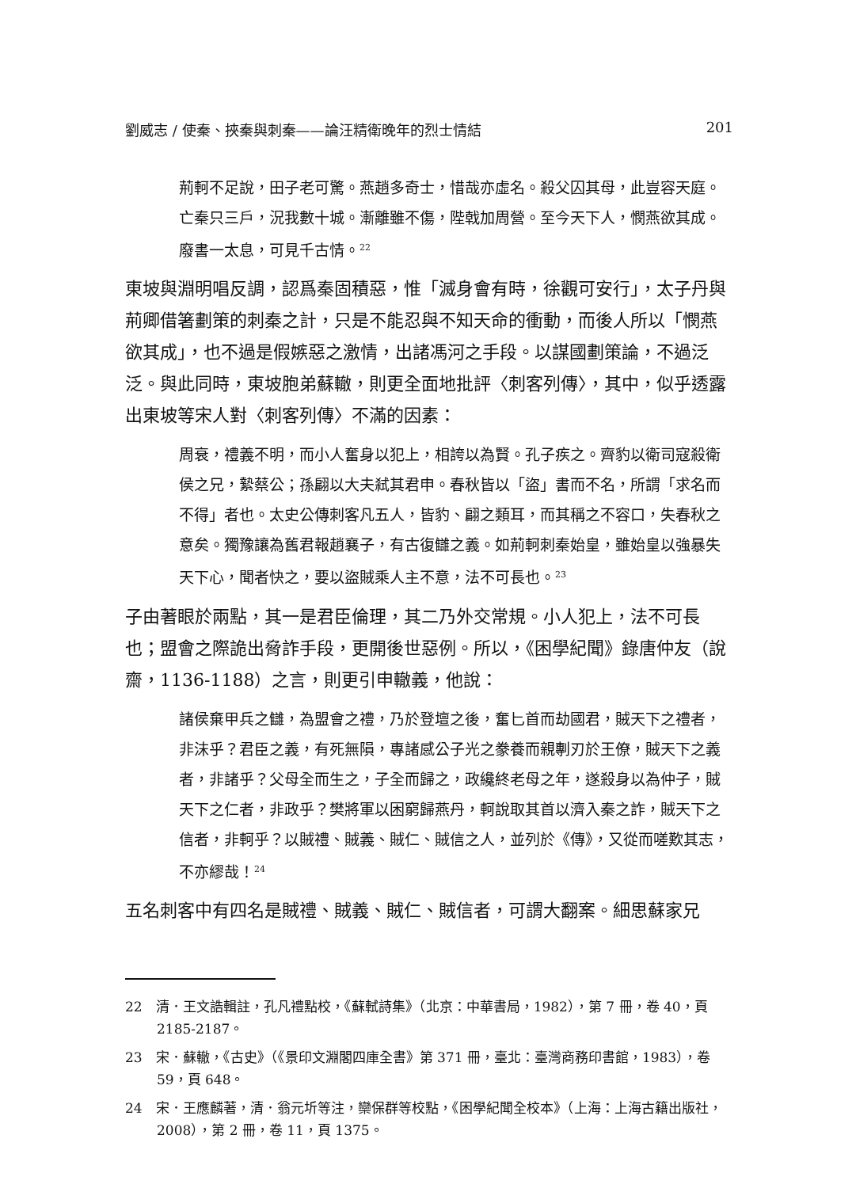劉威志 / 使秦、挾秦與刺秦——論汪精衛晚年的烈士情結 201
荊軻不足說，田子老可驚。燕趙多奇士，惜哉亦虛名。殺父囚其母，此豈容天庭。亡秦只三戶，況我數十城。漸離雖不傷，陛戟加周營。至今天下人，憫燕欲其成。廢書一太息，可見千古情。<sup>22</sup>
東坡與淵明唱反調，認爲秦固積惡，惟「滅身會有時，徐觀可安行」，太子丹與荊卿借箸劃策的刺秦之計，只是不能忍與不知天命的衝動，而後人所以「憫燕欲其成」，也不過是假嫉惡之激情，出諸馮河之手段。以謀國劃策論，不過泛泛。與此同時，東坡胞弟蘇轍，則更全面地批評〈刺客列傳〉，其中，似乎透露出東坡等宋人對〈刺客列傳〉不滿的因素：
周衰，禮義不明，而小人奮身以犯上，相誇以為賢。孔子疾之。齊豹以衛司寇殺衛侯之兄，縶蔡公；孫翩以大夫弒其君申。春秋皆以「盜」書而不名，所謂「求名而不得」者也。太史公傳刺客凡五人，皆豹、翩之類耳，而其稱之不容口，失春秋之意矣。獨豫讓為舊君報趙襄子，有古復讎之義。如荊軻刺秦始皇，雖始皇以強暴失天下心，聞者快之，要以盜賊乘人主不意，法不可長也。<sup>23</sup>
子由著眼於兩點，其一是君臣倫理，其二乃外交常規。小人犯上，法不可長也；盟會之際詭出脅詐手段，更開後世惡例。所以，《困學紀聞》錄唐仲友（說齋，1136-1188）之言，則更引申轍義，他說：
諸侯棄甲兵之讎，為盟會之禮，乃於登壇之後，奮匕首而劫國君，賊天下之禮者，非沫乎？君臣之義，有死無隕，專諸感公子光之豢養而親剸刃於王僚，賊天下之義者，非諸乎？父母全而生之，子全而歸之，政纔終老母之年，遂殺身以為仲子，賊天下之仁者，非政乎？樊將軍以困窮歸燕丹，軻說取其首以濟入秦之詐，賊天下之信者，非軻乎？以賊禮、賊義、賊仁、賊信之人，並列於《傳》，又從而嗟歎其志，不亦繆哉！<sup>24</sup>
五名刺客中有四名是賊禮、賊義、賊仁、賊信者，可謂大翻案。細思蘇家兄
22　清．王文誥輯註，孔凡禮點校，《蘇軾詩集》（北京：中華書局，1982），第 7 冊，卷 40，頁 2185-2187。
23　宋．蘇轍，《古史》（《景印文淵閣四庫全書》第 371 冊，臺北：臺灣商務印書館，1983），卷 59，頁 648。
24　宋．王應麟著，清．翁元圻等注，欒保群等校點，《困學紀聞全校本》（上海：上海古籍出版社，2008），第 2 冊，卷 11，頁 1375。